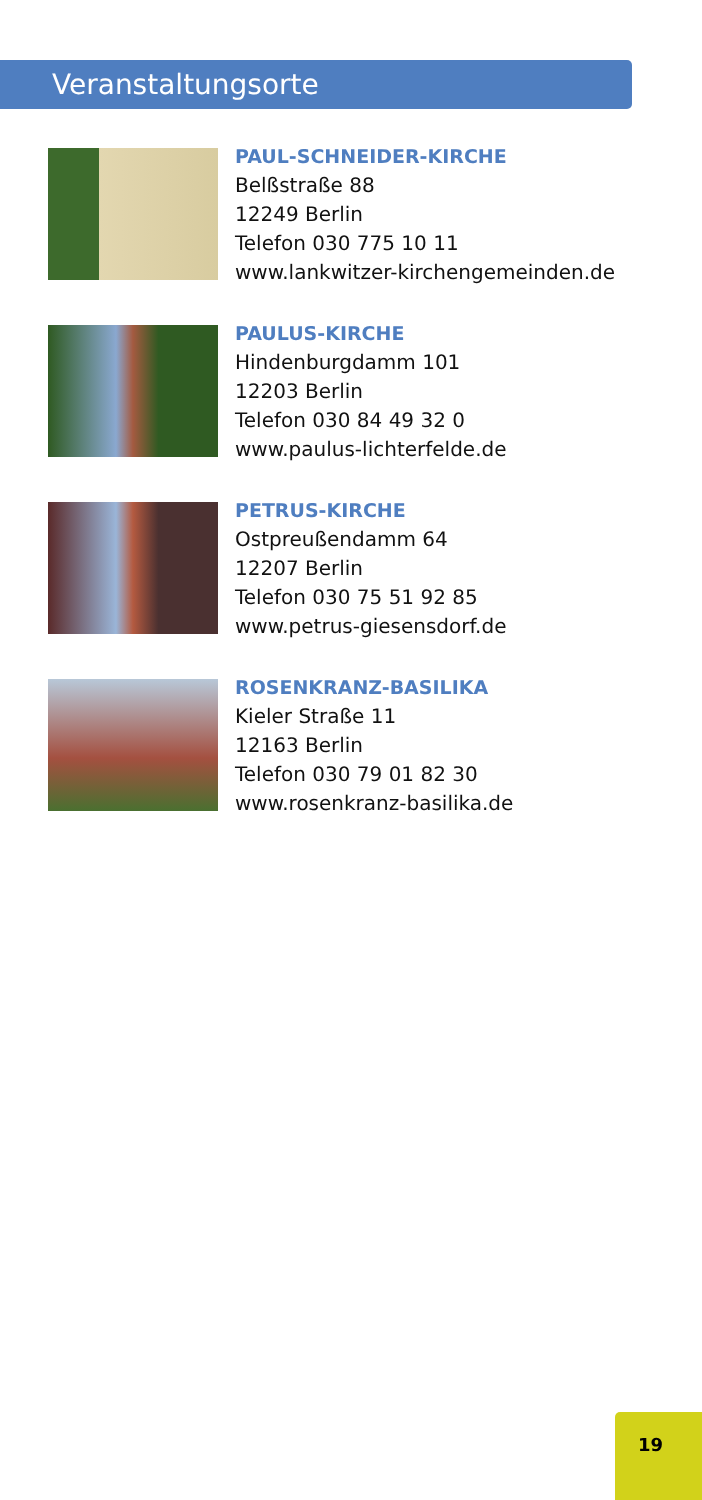Veranstaltungsorte
PAUL-SCHNEIDER-KIRCHE
Belßstraße 88
12249 Berlin
Telefon 030 775 10 11
www.lankwitzer-kirchengemeinden.de
PAULUS-KIRCHE
Hindenburgdamm 101
12203 Berlin
Telefon 030 84 49 32 0
www.paulus-lichterfelde.de
PETRUS-KIRCHE
Ostpreußendamm 64
12207 Berlin
Telefon 030 75 51 92 85
www.petrus-giesensdorf.de
ROSENKRANZ-BASILIKA
Kieler Straße 11
12163 Berlin
Telefon 030 79 01 82 30
www.rosenkranz-basilika.de
19